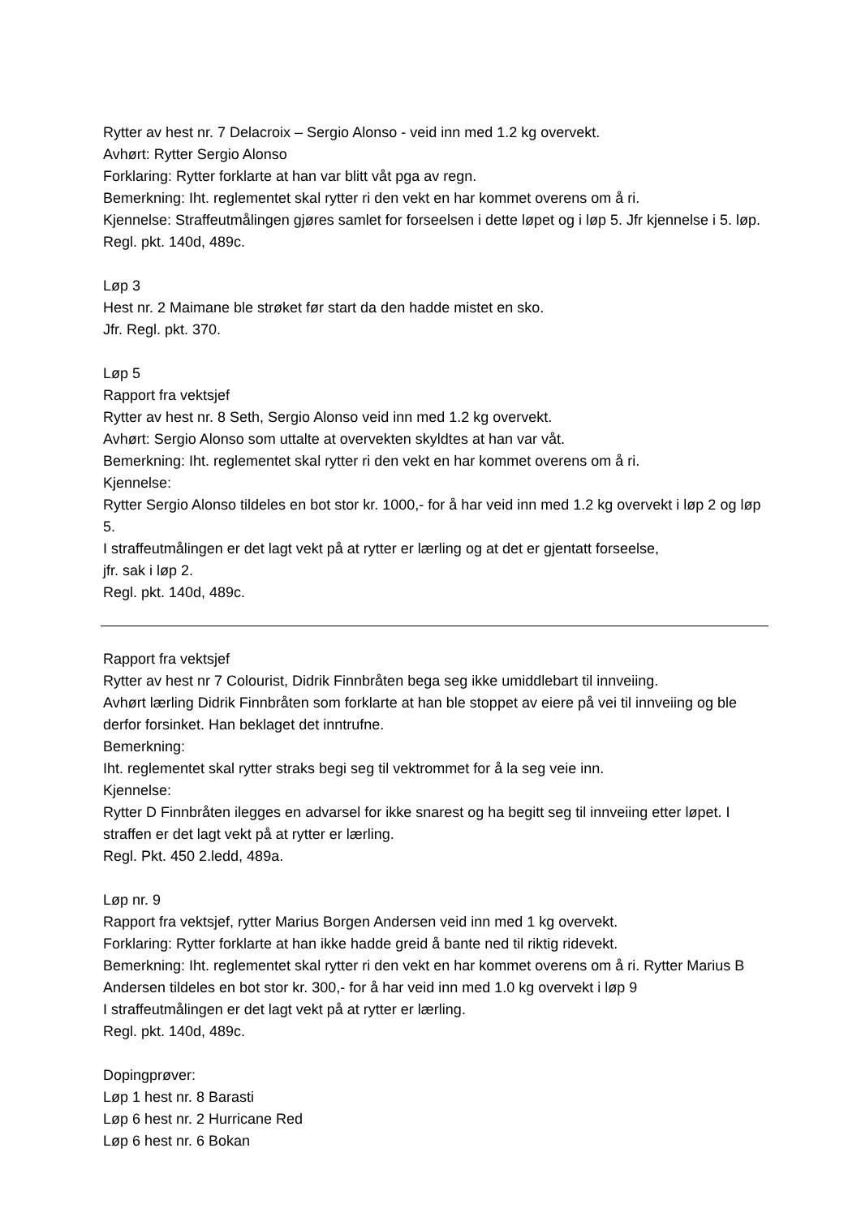Rytter av hest nr. 7 Delacroix – Sergio Alonso - veid inn med 1.2 kg overvekt.
Avhørt: Rytter Sergio Alonso
Forklaring: Rytter forklarte at han var blitt våt pga av regn.
Bemerkning: Iht. reglementet skal rytter ri den vekt en har kommet overens om å ri.
Kjennelse: Straffeutmålingen gjøres samlet for forseelsen i dette løpet og i løp 5. Jfr kjennelse i 5. løp. Regl. pkt. 140d, 489c.
Løp 3
Hest nr. 2 Maimane ble strøket før start da den hadde mistet en sko.
Jfr. Regl. pkt. 370.
Løp 5
Rapport fra vektsjef
Rytter av hest nr. 8 Seth, Sergio Alonso veid inn med 1.2 kg overvekt.
Avhørt: Sergio Alonso som uttalte at overvekten skyldtes at han var våt.
Bemerkning: Iht. reglementet skal rytter ri den vekt en har kommet overens om å ri.
Kjennelse:
Rytter Sergio Alonso tildeles en bot stor kr. 1000,- for å har veid inn med 1.2 kg overvekt i løp 2 og løp 5.
I straffeutmålingen er det lagt vekt på at rytter er lærling og at det er gjentatt forseelse,
jfr. sak i løp 2.
Regl. pkt. 140d, 489c.
Rapport fra vektsjef
Rytter av hest nr 7 Colourist, Didrik Finnbråten bega seg ikke umiddlebart til innveiing.
Avhørt lærling Didrik Finnbråten som forklarte at han ble stoppet av eiere på vei til innveiing og ble derfor forsinket. Han beklaget det inntrufne.
Bemerkning:
Iht. reglementet skal rytter straks begi seg til vektrommet for å la seg veie inn.
Kjennelse:
Rytter D Finnbråten ilegges en advarsel for ikke snarest og ha begitt seg til innveiing etter løpet. I straffen er det lagt vekt på at rytter er lærling.
Regl. Pkt. 450 2.ledd, 489a.
Løp nr. 9
Rapport fra vektsjef, rytter Marius Borgen Andersen veid inn med 1 kg overvekt.
Forklaring: Rytter forklarte at han ikke hadde greid å bante ned til riktig ridevekt.
Bemerkning: Iht. reglementet skal rytter ri den vekt en har kommet overens om å ri. Rytter Marius B Andersen tildeles en bot stor kr. 300,- for å har veid inn med 1.0 kg overvekt i løp 9
I straffeutmålingen er det lagt vekt på at rytter er lærling.
Regl. pkt. 140d, 489c.
Dopingprøver:
Løp 1 hest nr. 8 Barasti
Løp 6 hest nr. 2 Hurricane Red
Løp 6 hest nr. 6 Bokan